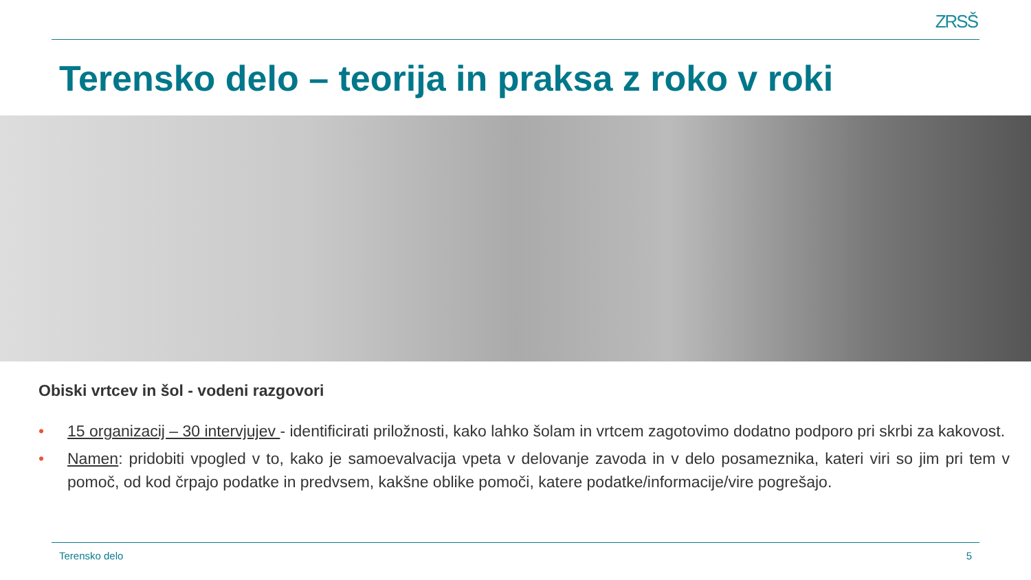ZRSŠ
Terensko delo – teorija in praksa z roko v roki
Obiski vrtcev in šol - vodeni razgovori
• 15 organizacij – 30 intervjujev - identificirati priložnosti, kako lahko šolam in vrtcem zagotovimo dodatno podporo pri skrbi za kakovost.
• Namen: pridobiti vpogled v to, kako je samoevalvacija vpeta v delovanje zavoda in v delo posameznika, kateri viri so jim pri tem v pomoč, od kod črpajo podatke in predvsem, kakšne oblike pomoči, katere podatke/informacije/vire pogrešajo.
Terensko delo 5